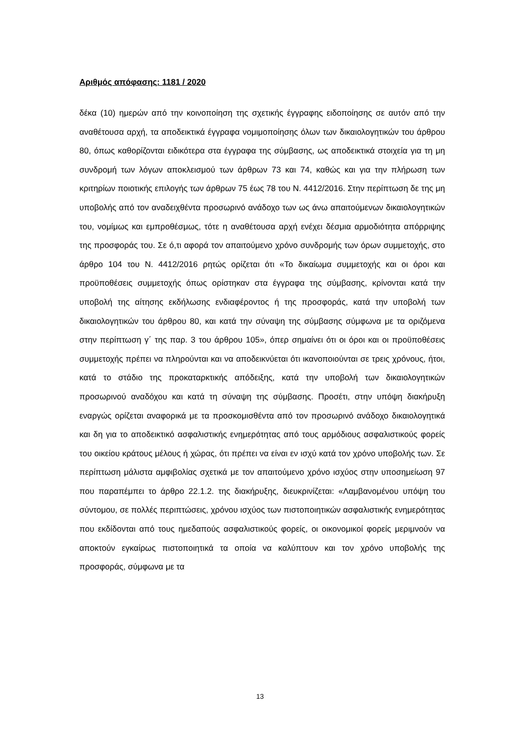Αριθμός απόφασης: 1181 / 2020
δέκα (10) ημερών από την κοινοποίηση της σχετικής έγγραφης ειδοποίησης σε αυτόν από την αναθέτουσα αρχή, τα αποδεικτικά έγγραφα νομιμοποίησης όλων των δικαιολογητικών του άρθρου 80, όπως καθορίζονται ειδικότερα στα έγγραφα της σύμβασης, ως αποδεικτικά στοιχεία για τη μη συνδρομή των λόγων αποκλεισμού των άρθρων 73 και 74, καθώς και για την πλήρωση των κριτηρίων ποιοτικής επιλογής των άρθρων 75 έως 78 του Ν. 4412/2016. Στην περίπτωση δε της μη υποβολής από τον αναδειχθέντα προσωρινό ανάδοχο των ως άνω απαιτούμενων δικαιολογητικών του, νομίμως και εμπροθέσμως, τότε η αναθέτουσα αρχή ενέχει δέσμια αρμοδιότητα απόρριψης της προσφοράς του. Σε ό,τι αφορά τον απαιτούμενο χρόνο συνδρομής των όρων συμμετοχής, στο άρθρο 104 του Ν. 4412/2016 ρητώς ορίζεται ότι «Το δικαίωμα συμμετοχής και οι όροι και προϋποθέσεις συμμετοχής όπως ορίστηκαν στα έγγραφα της σύμβασης, κρίνονται κατά την υποβολή της αίτησης εκδήλωσης ενδιαφέροντος ή της προσφοράς, κατά την υποβολή των δικαιολογητικών του άρθρου 80, και κατά την σύναψη της σύμβασης σύμφωνα με τα οριζόμενα στην περίπτωση γ΄ της παρ. 3 του άρθρου 105», όπερ σημαίνει ότι οι όροι και οι προϋποθέσεις συμμετοχής πρέπει να πληρούνται και να αποδεικνύεται ότι ικανοποιούνται σε τρεις χρόνους, ήτοι, κατά το στάδιο της προκαταρκτικής απόδειξης, κατά την υποβολή των δικαιολογητικών προσωρινού αναδόχου και κατά τη σύναψη της σύμβασης. Προσέτι, στην υπόψη διακήρυξη εναργώς ορίζεται αναφορικά με τα προσκομισθέντα από τον προσωρινό ανάδοχο δικαιολογητικά και δη για το αποδεικτικό ασφαλιστικής ενημερότητας από τους αρμόδιους ασφαλιστικούς φορείς του οικείου κράτους μέλους ή χώρας, ότι πρέπει να είναι εν ισχύ κατά τον χρόνο υποβολής των. Σε περίπτωση μάλιστα αμφιβολίας σχετικά με τον απαιτούμενο χρόνο ισχύος στην υποσημείωση 97 που παραπέμπει το άρθρο 22.1.2. της διακήρυξης, διευκρινίζεται: «Λαμβανομένου υπόψη του σύντομου, σε πολλές περιπτώσεις, χρόνου ισχύος των πιστοποιητικών ασφαλιστικής ενημερότητας που εκδίδονται από τους ημεδαπούς ασφαλιστικούς φορείς, οι οικονομικοί φορείς μεριμνούν να αποκτούν εγκαίρως πιστοποιητικά τα οποία να καλύπτουν και τον χρόνο υποβολής της προσφοράς, σύμφωνα με τα
13